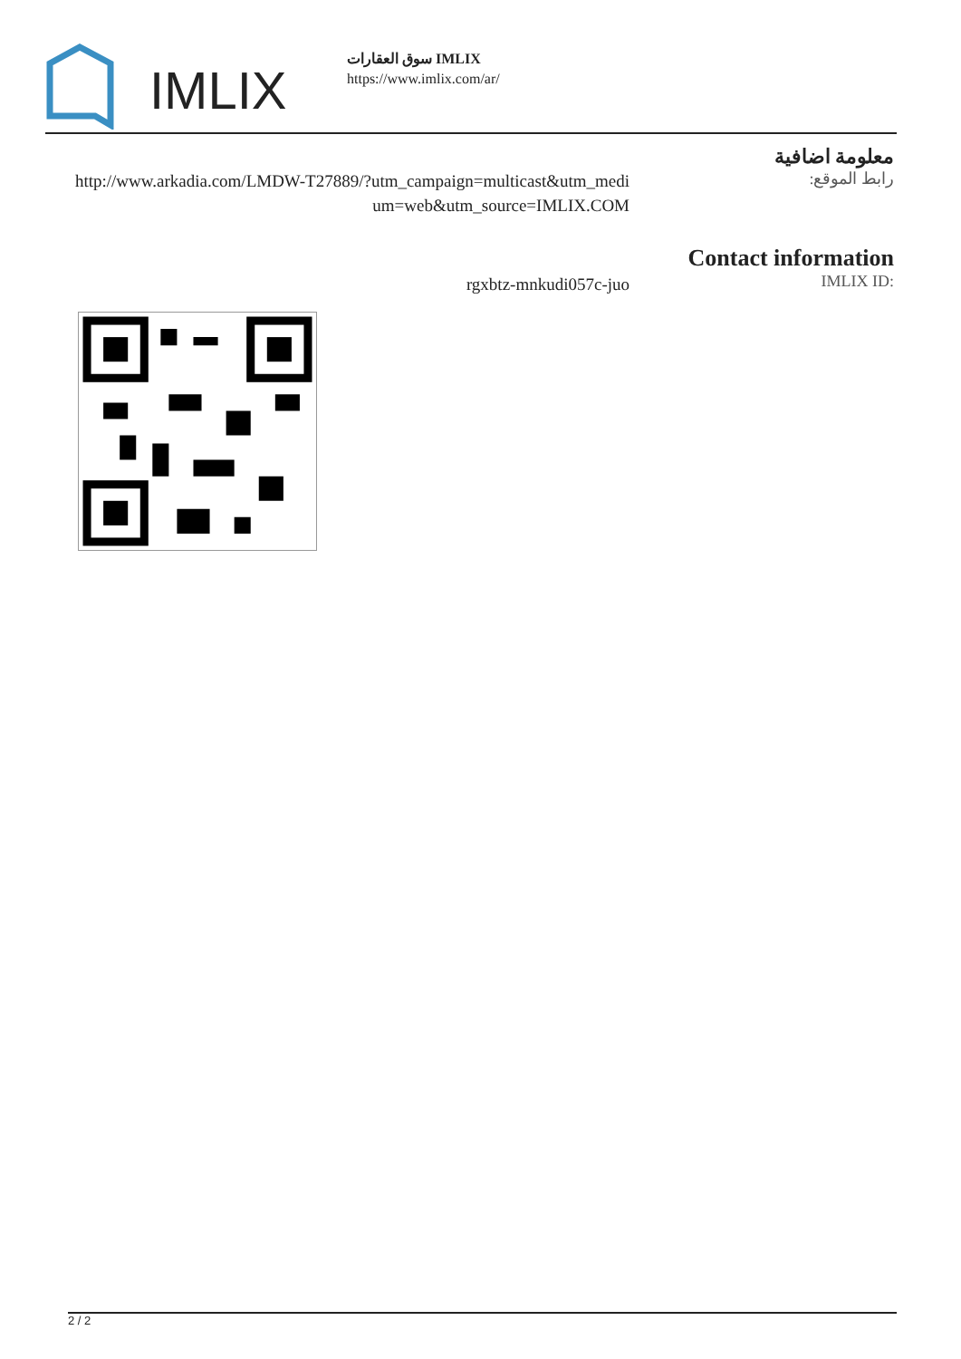IMLIX
سوق العقارات IMLIX
https://www.imlix.com/ar/
معلومة اضافية
رابط الموقع:
http://www.arkadia.com/LMDW-T27889/?utm_campaign=multicast&utm_medium=web&utm_source=IMLIX.COM
Contact information
IMLIX ID:
rgxbtz-mnkudi057c-juo
2 / 2